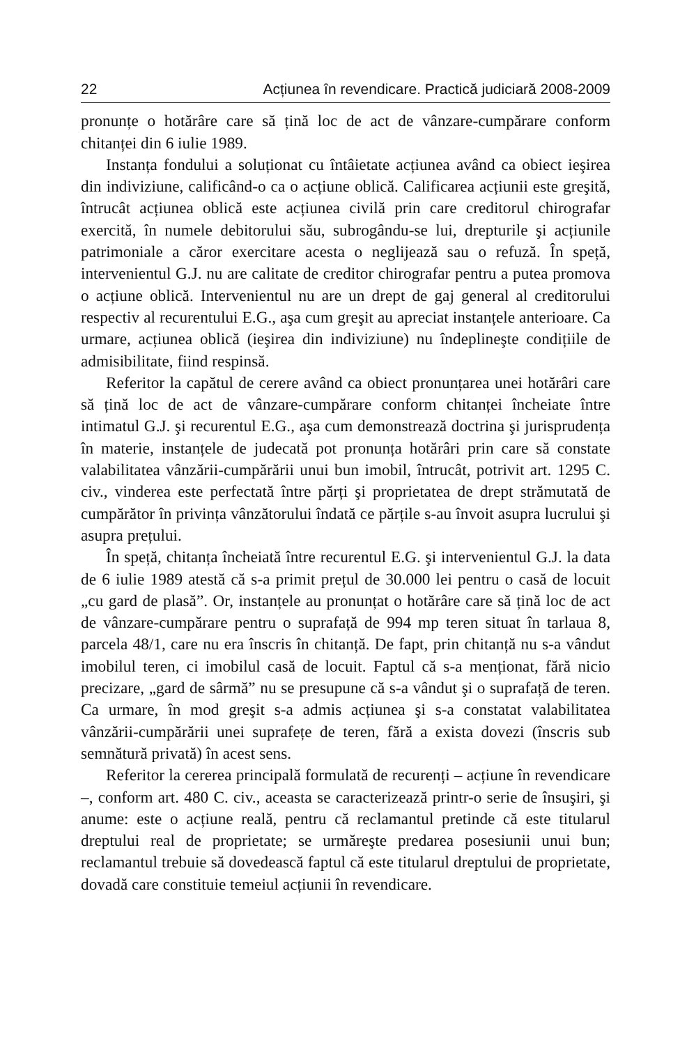22 Acțiunea în revendicare. Practică judiciară 2008-2009
pronunțe o hotărâre care să țină loc de act de vânzare-cumpărare conform chitanței din 6 iulie 1989.
Instanța fondului a soluționat cu întâietate acțiunea având ca obiect ieşirea din indiviziune, calificând-o ca o acțiune oblică. Calificarea acțiunii este greşită, întrucât acțiunea oblică este acțiunea civilă prin care creditorul chirografar exercită, în numele debitorului său, subrogându-se lui, drepturile şi acțiunile patrimoniale a căror exercitare acesta o neglijează sau o refuză. În speță, intervenientul G.J. nu are calitate de creditor chirografar pentru a putea promova o acțiune oblică. Intervenientul nu are un drept de gaj general al creditorului respectiv al recurentului E.G., aşa cum greşit au apreciat instanțele anterioare. Ca urmare, acțiunea oblică (ieşirea din indiviziune) nu îndeplineşte condițiile de admisibilitate, fiind respinsă.
Referitor la capătul de cerere având ca obiect pronunțarea unei hotărâri care să țină loc de act de vânzare-cumpărare conform chitanței încheiate între intimatul G.J. şi recurentul E.G., aşa cum demonstrează doctrina şi jurisprudența în materie, instanțele de judecată pot pronunța hotărâri prin care să constate valabilitatea vânzării-cumpărării unui bun imobil, întrucât, potrivit art. 1295 C. civ., vinderea este perfectată între părți şi proprietatea de drept strămutată de cumpărător în privința vânzătorului îndată ce părțile s-au învoit asupra lucrului şi asupra prețului.
În speță, chitanța încheiată între recurentul E.G. şi intervenientul G.J. la data de 6 iulie 1989 atestă că s-a primit prețul de 30.000 lei pentru o casă de locuit „cu gard de plasă”. Or, instanțele au pronunțat o hotărâre care să țină loc de act de vânzare-cumpărare pentru o suprafață de 994 mp teren situat în tarlaua 8, parcela 48/1, care nu era înscris în chitanță. De fapt, prin chitanță nu s-a vândut imobilul teren, ci imobilul casă de locuit. Faptul că s-a menționat, fără nicio precizare, „gard de sârmă” nu se presupune că s-a vândut şi o suprafață de teren. Ca urmare, în mod greşit s-a admis acțiunea şi s-a constatat valabilitatea vânzării-cumpărării unei suprafețe de teren, fără a exista dovezi (înscris sub semnătură privată) în acest sens.
Referitor la cererea principală formulată de recurenți – acțiune în revendicare –, conform art. 480 C. civ., aceasta se caracterizează printr-o serie de însuşiri, şi anume: este o acțiune reală, pentru că reclamantul pretinde că este titularul dreptului real de proprietate; se urmăreşte predarea posesiunii unui bun; reclamantul trebuie să dovedească faptul că este titularul dreptului de proprietate, dovadă care constituie temeiul acțiunii în revendicare.